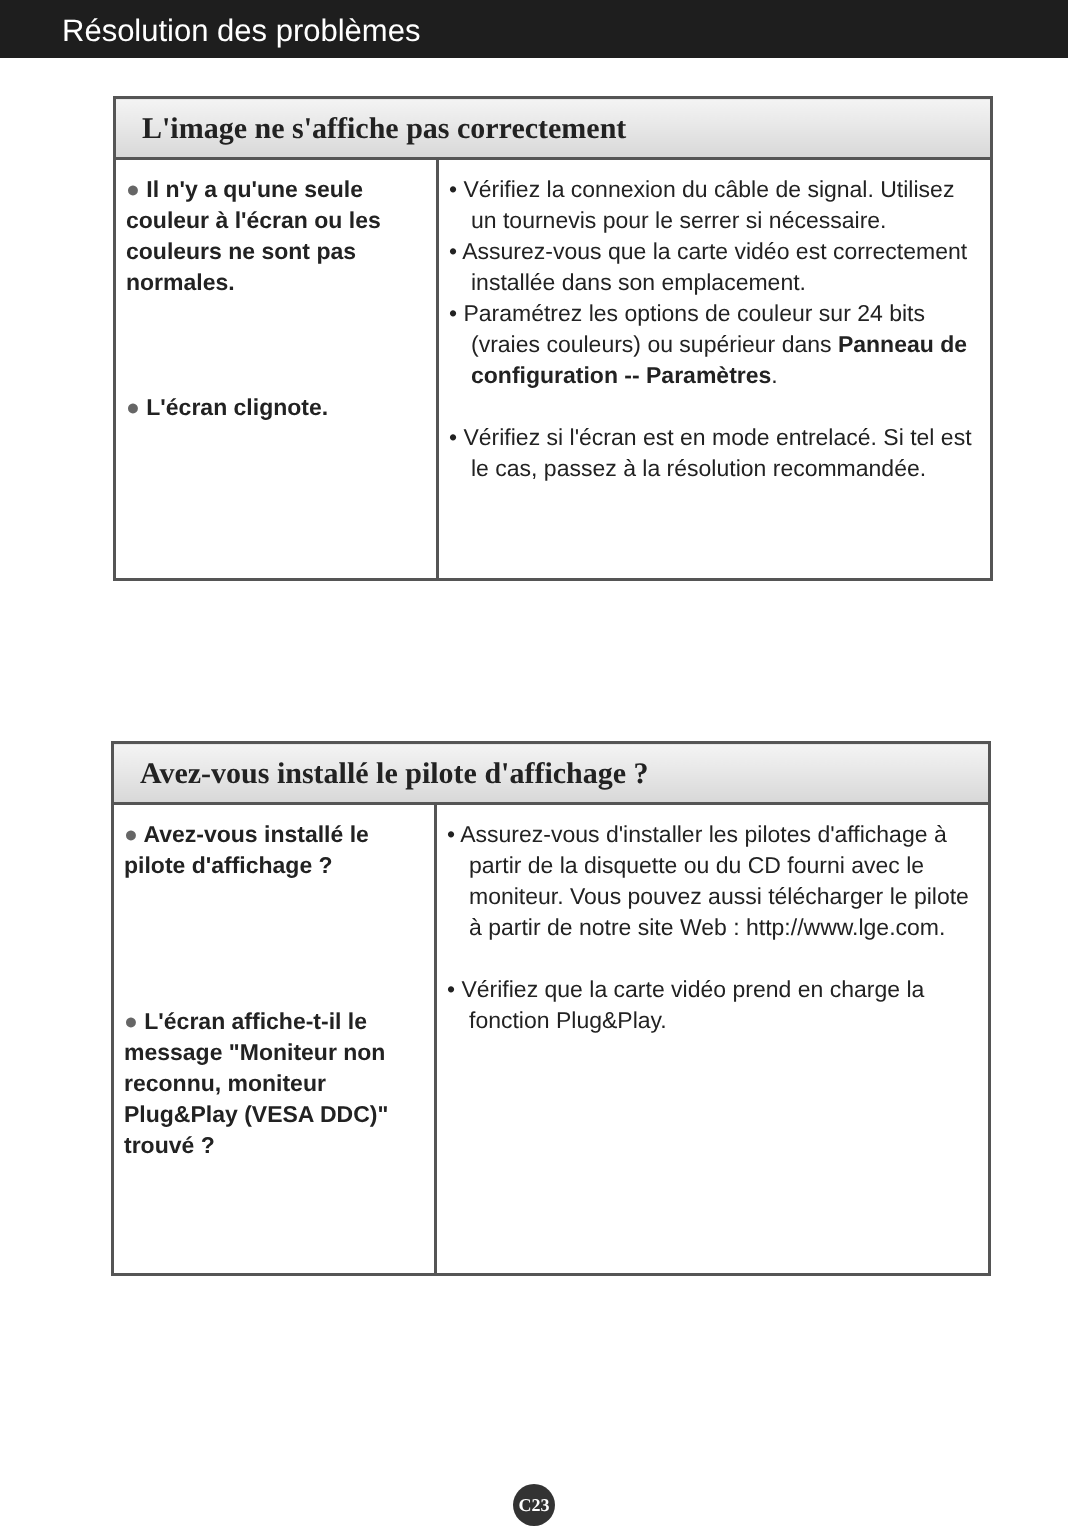Résolution des problèmes
| L'image ne s'affiche pas correctement | |
| --- | --- |
| ● Il n'y a qu'une seule couleur à l'écran ou les couleurs ne sont pas normales. ● L'écran clignote. | • Vérifiez la connexion du câble de signal. Utilisez un tournevis pour le serrer si nécessaire. • Assurez-vous que la carte vidéo est correctement installée dans son emplacement. • Paramétrez les options de couleur sur 24 bits (vraies couleurs) ou supérieur dans Panneau de configuration -- Paramètres . • Vérifiez si l'écran est en mode entrelacé. Si tel est le cas, passez à la résolution recommandée. |
| Avez-vous installé le pilote d'affichage ? | |
| --- | --- |
| ● Avez-vous installé le pilote d'affichage ? ● L'écran affiche-t-il le message "Moniteur non reconnu, moniteur Plug&Play (VESA DDC)" trouvé ? | • Assurez-vous d'installer les pilotes d'affichage à partir de la disquette ou du CD fourni avec le moniteur. Vous pouvez aussi télécharger le pilote à partir de notre site Web : http://www.lge.com. • Vérifiez que la carte vidéo prend en charge la fonction Plug&Play. |
C23